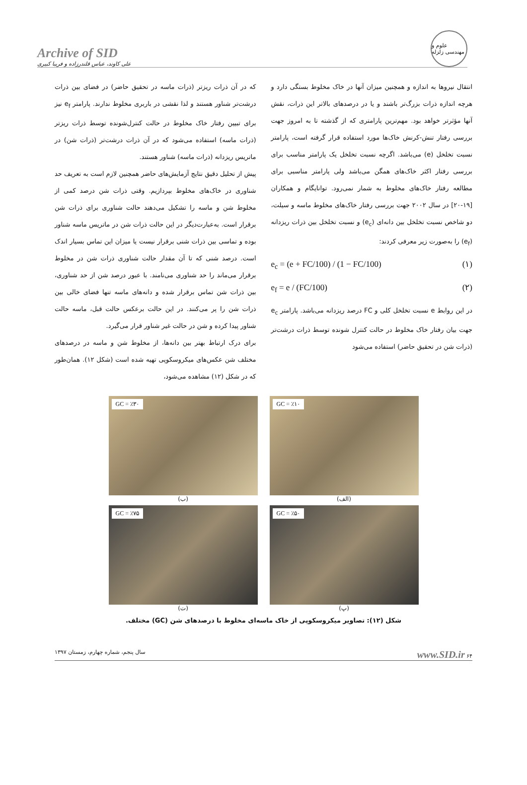Archive of SID
علی کاوند، عباس قلندرزاده و فریبا کبیری
علوم و مهندسی زلزله
انتقال نیروها به اندازه و همچنین میزان آنها در خاک مخلوط بستگی دارد و هرچه اندازه ذرات بزرگ‌تر باشند و یا در درصدهای بالاتر این ذرات، نقش آنها مؤثرتر خواهد بود. مهم‌ترین پارامتری که از گذشته تا به امروز جهت بررسی رفتار تنش-کرنش خاک‌ها مورد استفاده قرار گرفته است، پارامتر نسبت تخلخل (e) می‌باشد. اگرچه نسبت تخلخل یک پارامتر مناسب برای بررسی رفتار اکثر خاک‌های همگن می‌باشد ولی پارامتر مناسبی برای مطالعه رفتار خاک‌های مخلوط به شمار نمی‌رود. توانایگام و همکاران [۱۹-۲۰] در سال ۲۰۰۲ جهت بررسی رفتار خاک‌های مخلوط ماسه و سیلت، دو شاخص نسبت تخلخل بین دانه‌ای (e<sub>c</sub>) و نسبت تخلخل بین ذرات ریزدانه (e<sub>f</sub>) را به‌صورت زیر معرفی کردند:
e<sub>c</sub> = (e + FC/100) / (1 − FC/100) (۱)
e<sub>f</sub> = e / (FC/100) (۲)
در این روابط e نسبت تخلخل کلی و FC درصد ریزدانه می‌باشد. پارامتر e<sub>c</sub> جهت بیان رفتار خاک مخلوط در حالت کنترل شونده توسط ذرات درشت‌تر (ذرات شن در تحقیق حاضر) استفاده می‌شود
که در آن ذرات ریزتر (ذرات ماسه در تحقیق حاضر) در فضای بین ذرات درشت‌تر شناور هستند و لذا نقشی در باربری مخلوط ندارند. پارامتر e<sub>f</sub> نیز برای تبیین رفتار خاک مخلوط در حالت کنترل‌شونده توسط ذرات ریزتر (ذرات ماسه) استفاده می‌شود که در آن ذرات درشت‌تر (ذرات شن) در ماتریس ریزدانه (ذرات ماسه) شناور هستند.
پیش از تحلیل دقیق نتایج آزمایش‌های حاضر همچنین لازم است به تعریف حد شناوری در خاک‌های مخلوط بپردازیم. وقتی ذرات شن درصد کمی از مخلوط شن و ماسه را تشکیل می‌دهند حالت شناوری برای ذرات شن برقرار است. به‌عبارت‌دیگر در این حالت ذرات شن در ماتریس ماسه شناور بوده و تماسی بین ذرات شنی برقرار نیست یا میزان این تماس بسیار اندک است. درصد شنی که تا آن مقدار حالت شناوری ذرات شن در مخلوط برقرار می‌ماند را حد شناوری می‌نامند. با عبور درصد شن از حد شناوری، بین ذرات شن تماس برقرار شده و دانه‌های ماسه تنها فضای خالی بین ذرات شن را پر می‌کنند. در این حالت برعکس حالت قبل، ماسه حالت شناور پیدا کرده و شن در حالت غیر شناور قرار می‌گیرد.
برای درک ارتباط بهتر بین دانه‌ها، از مخلوط شن و ماسه در درصدهای مختلف شن عکس‌های میکروسکوپی تهیه شده است (شکل ۱۲). همان‌طور که در شکل (۱۲) مشاهده می‌شود،
GC = ٪۱۰
(الف)
GC = ٪۳۰
(ب)
GC = ٪۵۰
(پ)
GC = ٪۷۵
(ت)
شکل (۱۲): تصاویر میکروسکوپی از خاک ماسه‌ای مخلوط با درصدهای شن (GC) مختلف.
۶۴ www.SID.ir سال پنجم، شماره چهارم، زمستان ۱۳۹۷